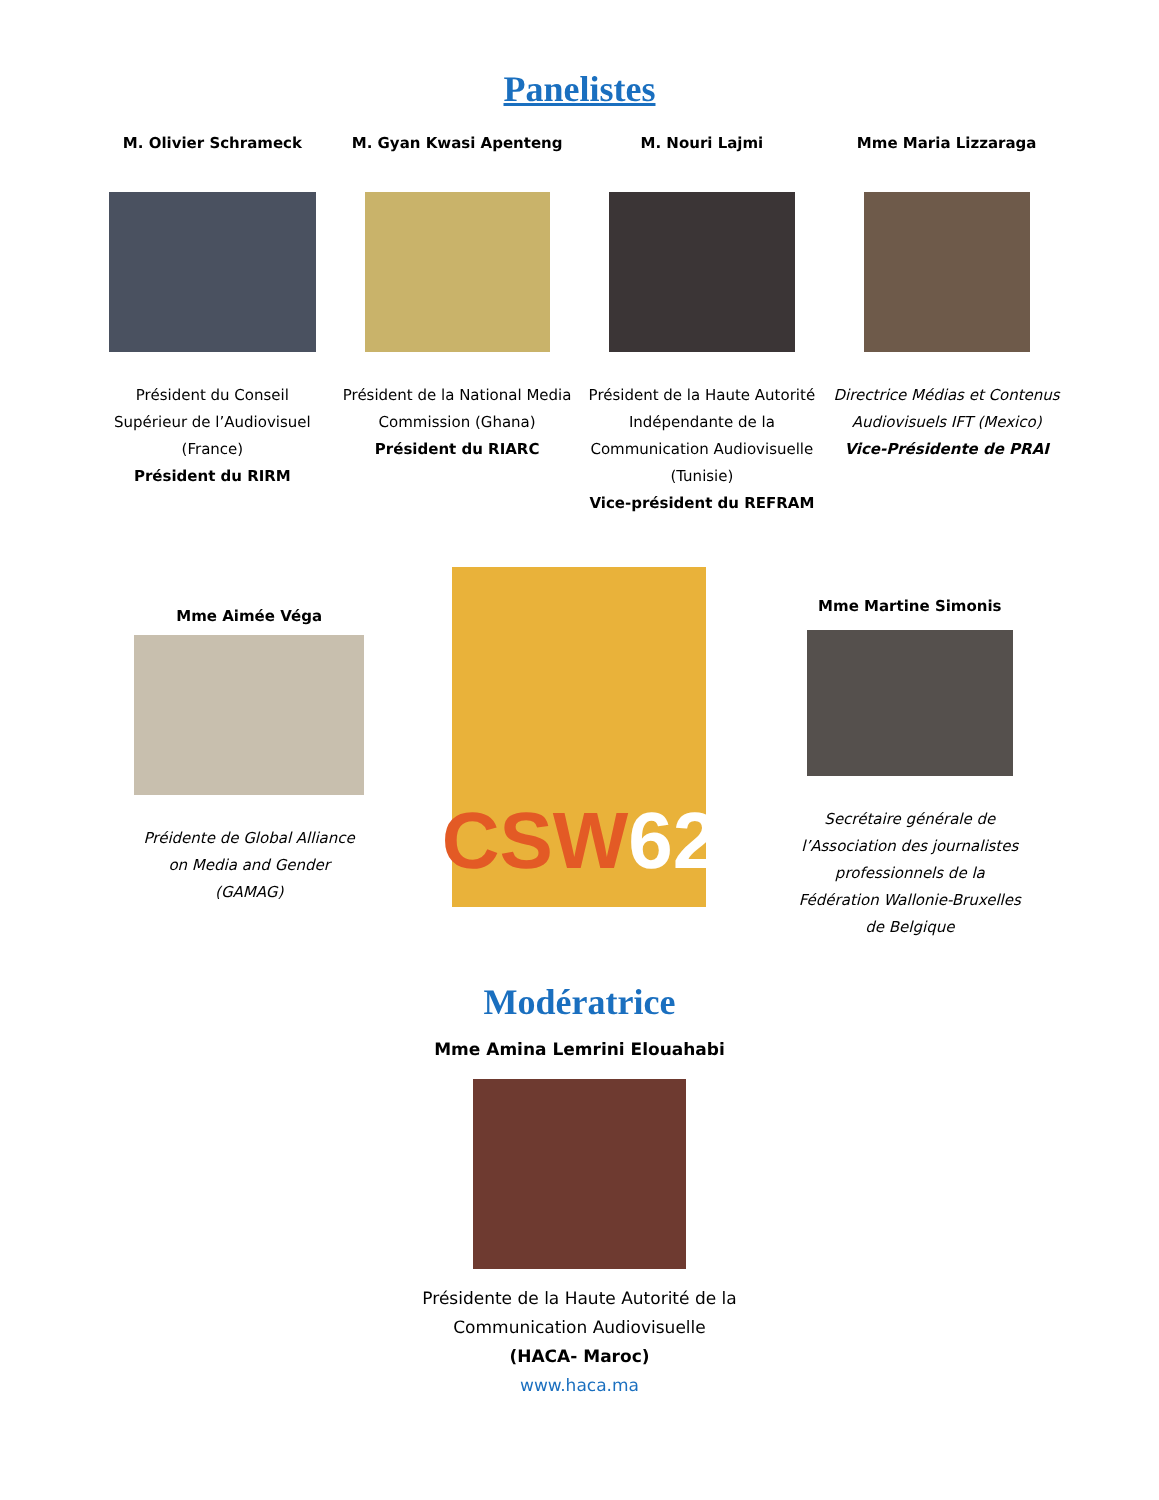Panelistes
M. Olivier Schrameck
Président du Conseil Supérieur de l’Audiovisuel (France)
Président du RIRM
M. Gyan Kwasi Apenteng
Président de la National Media Commission (Ghana)
Président du RIARC
M. Nouri Lajmi
Président de la Haute Autorité Indépendante de la Communication Audiovisuelle (Tunisie)
Vice-président du REFRAM
Mme Maria Lizzaraga
Directrice Médias et Contenus Audiovisuels IFT (Mexico)
Vice-Présidente de PRAI
Mme Aimée Véga
Préidente de Global Alliance on Media and Gender (GAMAG)
CSW 62
Mme Martine Simonis
Secrétaire générale de l’Association des journalistes professionnels de la Fédération Wallonie-Bruxelles de Belgique
Modératrice
Mme Amina Lemrini Elouahabi
Présidente de la Haute Autorité de la
Communication Audiovisuelle
(HACA- Maroc)
www.haca.ma